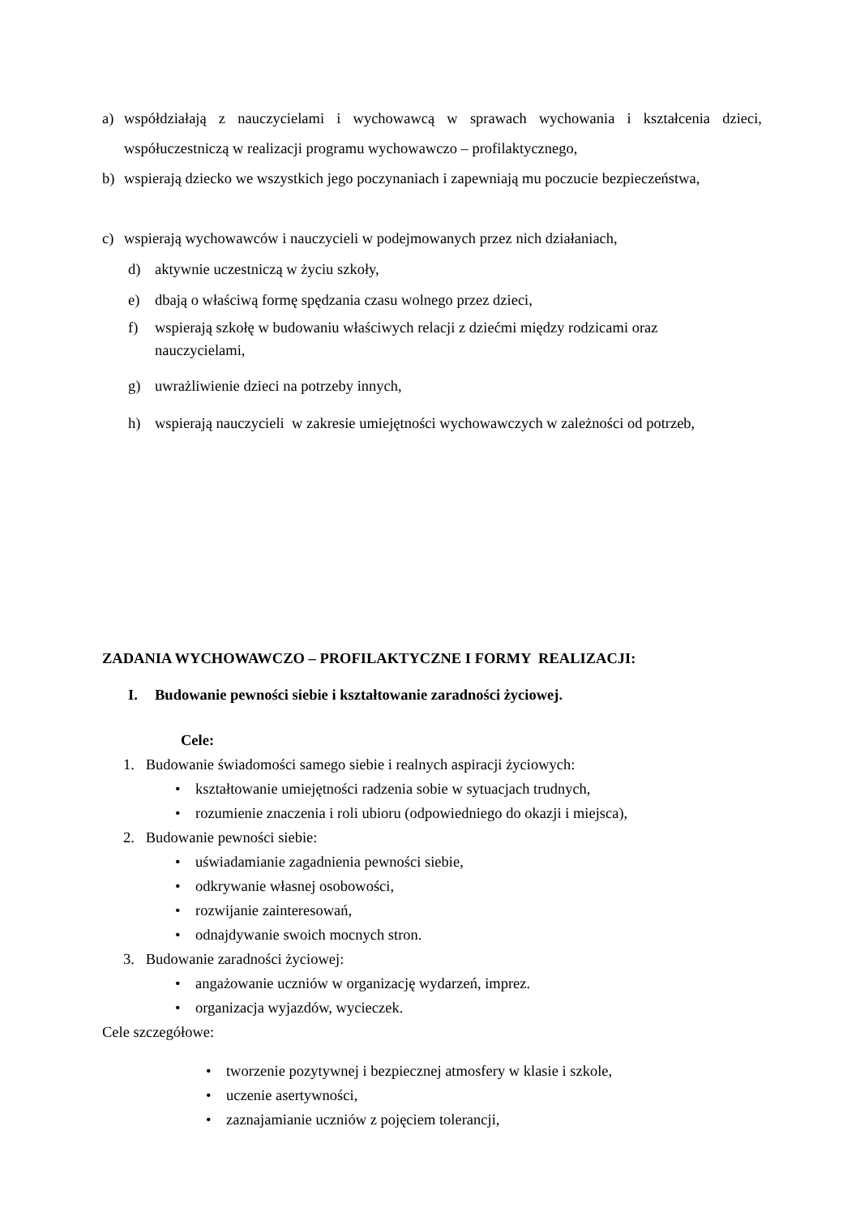a) współdziałają z nauczycielami i wychowawcą w sprawach wychowania i kształcenia dzieci, współuczestniczą w realizacji programu wychowawczo – profilaktycznego,
b) wspierają dziecko we wszystkich jego poczynaniach i zapewniają mu poczucie bezpieczeństwa,
c) wspierają wychowawców i nauczycieli w podejmowanych przez nich działaniach,
d) aktywnie uczestniczą w życiu szkoły,
e) dbają o właściwą formę spędzania czasu wolnego przez dzieci,
f) wspierają szkołę w budowaniu właściwych relacji z dziećmi między rodzicami oraz nauczycielami,
g) uwrażliwienie dzieci na potrzeby innych,
h) wspierają nauczycieli w zakresie umiejętności wychowawczych w zależności od potrzeb,
ZADANIA WYCHOWAWCZO – PROFILAKTYCZNE I FORMY REALIZACJI:
I. Budowanie pewności siebie i kształtowanie zaradności życiowej.
Cele:
1. Budowanie świadomości samego siebie i realnych aspiracji życiowych:
• kształtowanie umiejętności radzenia sobie w sytuacjach trudnych,
• rozumienie znaczenia i roli ubioru (odpowiedniego do okazji i miejsca),
2. Budowanie pewności siebie:
• uświadamianie zagadnienia pewności siebie,
• odkrywanie własnej osobowości,
• rozwijanie zainteresowań,
• odnajdywanie swoich mocnych stron.
3. Budowanie zaradności życiowej:
• angażowanie uczniów w organizację wydarzeń, imprez.
• organizacja wyjazdów, wycieczek.
Cele szczegółowe:
• tworzenie pozytywnej i bezpiecznej atmosfery w klasie i szkole,
• uczenie asertywności,
• zaznajamianie uczniów z pojęciem tolerancji,